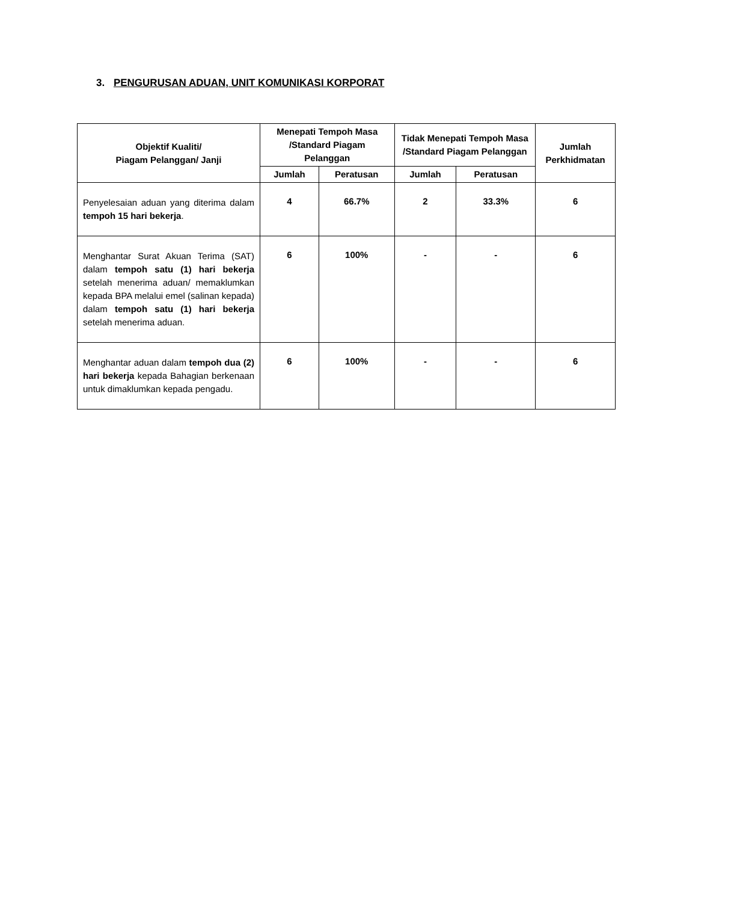3. PENGURUSAN ADUAN, UNIT KOMUNIKASI KORPORAT
| Objektif Kualiti/ Piagam Pelanggan/ Janji | Menepati Tempoh Masa /Standard Piagam Pelanggan | | Tidak Menepati Tempoh Masa /Standard Piagam Pelanggan | | Jumlah Perkhidmatan |
| --- | --- | --- | --- | --- | --- |
| | Jumlah | Peratusan | Jumlah | Peratusan | |
| Penyelesaian aduan yang diterima dalam tempoh 15 hari bekerja . | 4 | 66.7% | 2 | 33.3% | 6 |
| Menghantar Surat Akuan Terima (SAT) dalam tempoh satu (1) hari bekerja setelah menerima aduan/ memaklumkan kepada BPA melalui emel (salinan kepada) dalam tempoh satu (1) hari bekerja setelah menerima aduan. | 6 | 100% | - | - | 6 |
| Menghantar aduan dalam tempoh dua (2) hari bekerja kepada Bahagian berkenaan untuk dimaklumkan kepada pengadu. | 6 | 100% | - | - | 6 |